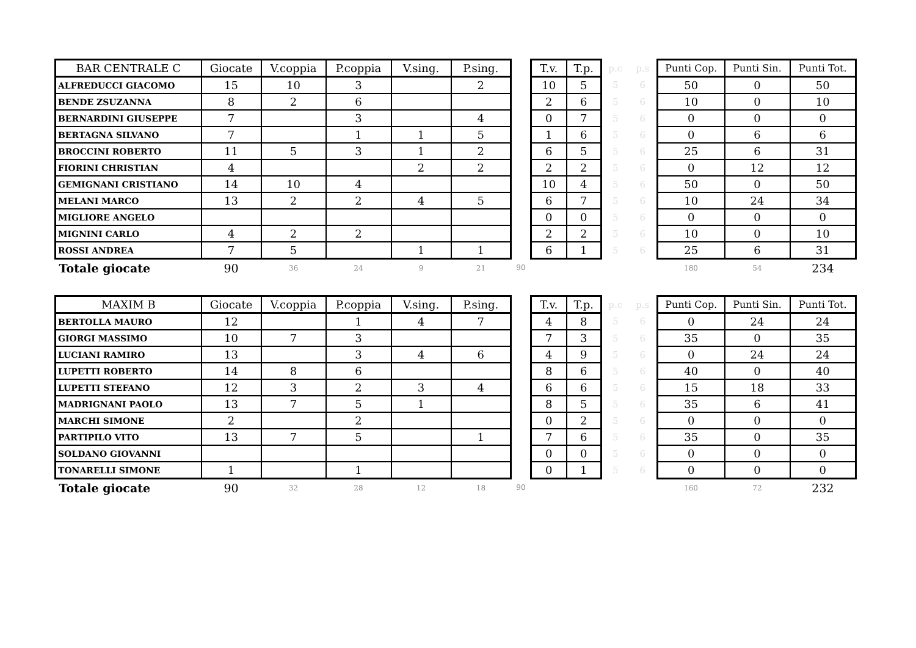| BAR CENTRALE C | Giocate | V.coppia | P.coppia | V.sing. | P.sing. | | T.v. | T.p. | p.c | p.s | Punti Cop. | Punti Sin. | Punti Tot. |
| --- | --- | --- | --- | --- | --- | --- | --- | --- | --- | --- | --- | --- | --- |
| ALFREDUCCI GIACOMO | 15 | 10 | 3 | | 2 | | 10 | 5 | 5 | 6 | 50 | 0 | 50 |
| BENDE ZSUZANNA | 8 | 2 | 6 | | | | 2 | 6 | 5 | 6 | 10 | 0 | 10 |
| BERNARDINI GIUSEPPE | 7 | | 3 | | 4 | | 0 | 7 | 5 | 6 | 0 | 0 | 0 |
| BERTAGNA SILVANO | 7 | | 1 | 1 | 5 | | 1 | 6 | 5 | 6 | 0 | 6 | 6 |
| BROCCINI ROBERTO | 11 | 5 | 3 | 1 | 2 | | 6 | 5 | 5 | 6 | 25 | 6 | 31 |
| FIORINI CHRISTIAN | 4 | | | 2 | 2 | | 2 | 2 | 5 | 6 | 0 | 12 | 12 |
| GEMIGNANI CRISTIANO | 14 | 10 | 4 | | | | 10 | 4 | 5 | 6 | 50 | 0 | 50 |
| MELANI MARCO | 13 | 2 | 2 | 4 | 5 | | 6 | 7 | 5 | 6 | 10 | 24 | 34 |
| MIGLIORE ANGELO | | | | | | | 0 | 0 | 5 | 6 | 0 | 0 | 0 |
| MIGNINI CARLO | 4 | 2 | 2 | | | | 2 | 2 | 5 | 6 | 10 | 0 | 10 |
| ROSSI ANDREA | 7 | 5 | | 1 | 1 | | 6 | 1 | 5 | 6 | 25 | 6 | 31 |
| Totale giocate | 90 | 36 | 24 | 9 | 21 | 90 | | | | | 180 | 54 | 234 |
| MAXIM B | Giocate | V.coppia | P.coppia | V.sing. | P.sing. | | T.v. | T.p. | p.c | p.s | Punti Cop. | Punti Sin. | Punti Tot. |
| --- | --- | --- | --- | --- | --- | --- | --- | --- | --- | --- | --- | --- | --- |
| BERTOLLA MAURO | 12 | | 1 | 4 | 7 | | 4 | 8 | 5 | 6 | 0 | 24 | 24 |
| GIORGI MASSIMO | 10 | 7 | 3 | | | | 7 | 3 | 5 | 6 | 35 | 0 | 35 |
| LUCIANI RAMIRO | 13 | | 3 | 4 | 6 | | 4 | 9 | 5 | 6 | 0 | 24 | 24 |
| LUPETTI ROBERTO | 14 | 8 | 6 | | | | 8 | 6 | 5 | 6 | 40 | 0 | 40 |
| LUPETTI STEFANO | 12 | 3 | 2 | 3 | 4 | | 6 | 6 | 5 | 6 | 15 | 18 | 33 |
| MADRIGNANI PAOLO | 13 | 7 | 5 | 1 | | | 8 | 5 | 5 | 6 | 35 | 6 | 41 |
| MARCHI SIMONE | 2 | | 2 | | | | 0 | 2 | 5 | 6 | 0 | 0 | 0 |
| PARTIPILO VITO | 13 | 7 | 5 | | 1 | | 7 | 6 | 5 | 6 | 35 | 0 | 35 |
| SOLDANO GIOVANNI | | | | | | | 0 | 0 | 5 | 6 | 0 | 0 | 0 |
| TONARELLI SIMONE | 1 | | 1 | | | | 0 | 1 | 5 | 6 | 0 | 0 | 0 |
| Totale giocate | 90 | 32 | 28 | 12 | 18 | 90 | | | | | 160 | 72 | 232 |